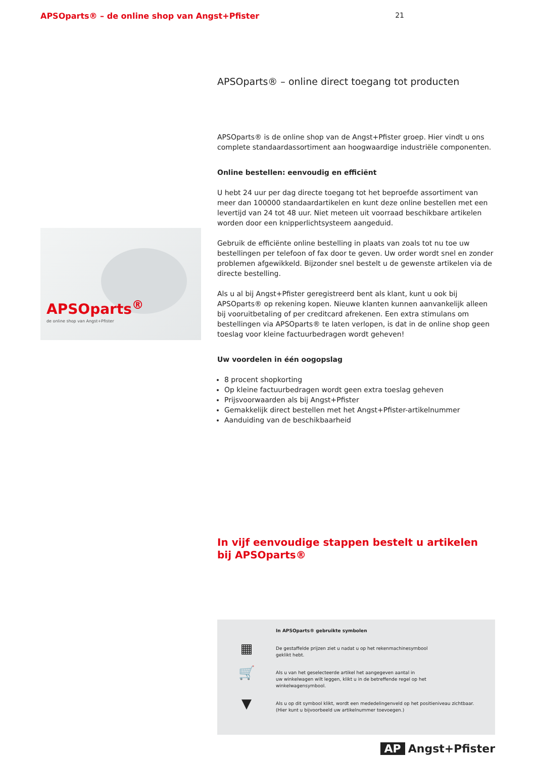APSOparts® – de online shop van Angst+Pfister
21
APSOparts<sup>®</sup>
de online shop van Angst+Pfister
APSOparts® – online direct toegang tot producten
APSOparts® is de online shop van de Angst+Pfister groep. Hier vindt u ons complete standaardassortiment aan hoogwaardige industriële componenten.
Online bestellen: eenvoudig en efficiënt
U hebt 24 uur per dag directe toegang tot het beproefde assortiment van meer dan 100000 standaardartikelen en kunt deze online bestellen met een levertijd van 24 tot 48 uur. Niet meteen uit voorraad beschikbare artikelen worden door een knipper­lichtsysteem aangeduid.
Gebruik de efficiënte online bestelling in plaats van zoals tot nu toe uw bestellingen per telefoon of fax door te geven. Uw order wordt snel en zonder problemen afgewikkeld. Bijzonder snel bestelt u de gewenste artikelen via de directe bestelling.
Als u al bij Angst+Pfister geregistreerd bent als klant, kunt u ook bij APSOparts® op rekening kopen. Nieuwe klanten kunnen aanvankelijk alleen bij vooruitbetaling of per creditcard afrekenen. Een extra stimulans om bestellingen via APSOparts® te laten verlopen, is dat in de online shop geen toeslag voor kleine factuurbedragen wordt geheven!
Uw voordelen in één oogopslag
8 procent shopkorting
Op kleine factuurbedragen wordt geen extra toeslag geheven
Prijsvoorwaarden als bij Angst+Pfister
Gemakkelijk direct bestellen met het Angst+Pfister-artikelnummer
Aanduiding van de beschikbaarheid
In vijf eenvoudige stappen bestelt u artikelen bij APSOparts®
In APSOparts® gebruikte symbolen
▦
De gestaffelde prijzen ziet u nadat u op het rekenmachinesymbool
geklikt hebt.
🛒
Als u van het geselecteerde artikel het aangegeven aantal in
uw winkelwagen wilt leggen, klikt u in de betreffende regel op het
winkelwagensymbool.
▼
Als u op dit symbool klikt, wordt een mededelingenveld op het positieniveau zichtbaar.
(Hier kunt u bijvoorbeeld uw artikelnummer toevoegen.)
AP Angst+Pfister